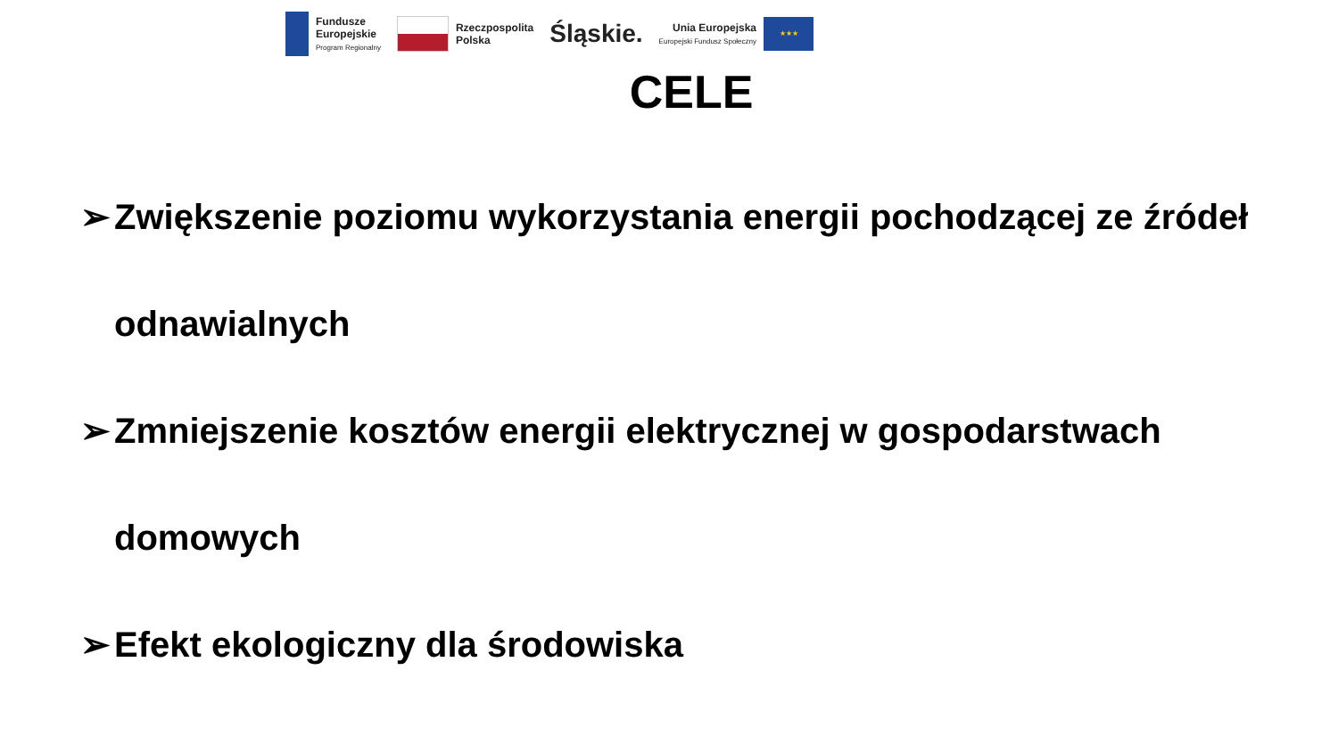Fundusze
Europejskie
Program Regionalny
Rzeczpospolita
Polska
Śląskie.
Unia Europejska
Europejski Fundusz Społeczny
★★★
CELE
➢ Zwiększenie poziomu wykorzystania energii pochodzącej ze źródeł odnawialnych
➢ Zmniejszenie kosztów energii elektrycznej w gospodarstwach domowych
➢ Efekt ekologiczny dla środowiska